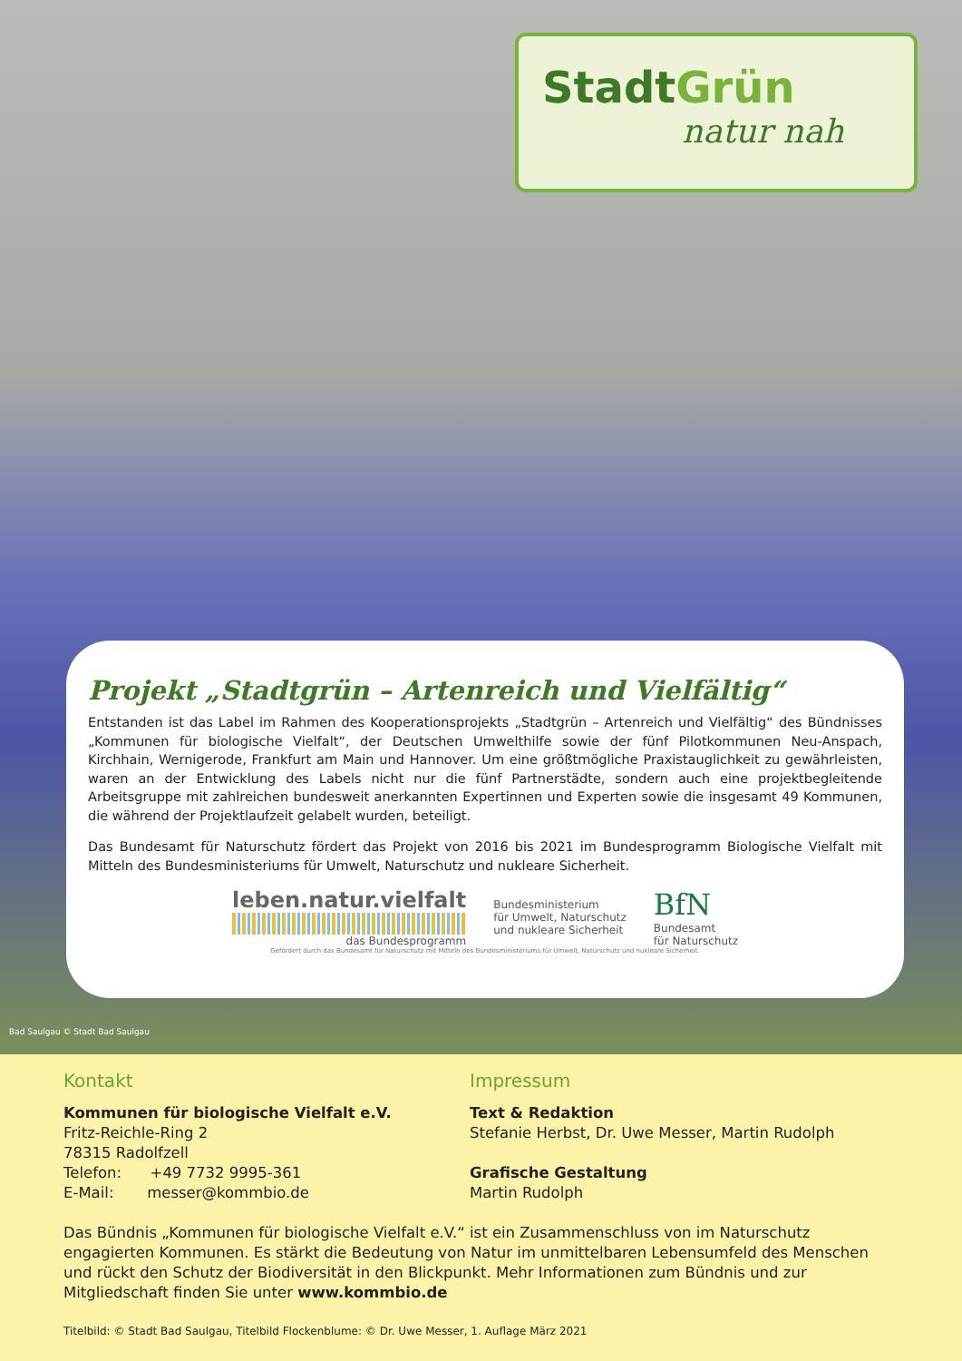StadtGrün
natur nah
Projekt „Stadtgrün – Artenreich und Vielfältig“
Entstanden ist das Label im Rahmen des Kooperationsprojekts „Stadtgrün – Artenreich und Vielfältig“ des Bündnisses „Kommunen für biologische Vielfalt“, der Deutschen Umwelthilfe sowie der fünf Pilotkommunen Neu-Anspach, Kirchhain, Wernigerode, Frankfurt am Main und Hannover. Um eine größtmögliche Praxistauglichkeit zu gewährleisten, waren an der Entwicklung des Labels nicht nur die fünf Partnerstädte, sondern auch eine projektbegleitende Arbeitsgruppe mit zahlreichen bundesweit anerkannten Expertinnen und Experten sowie die insgesamt 49 Kommunen, die während der Projektlaufzeit gelabelt wurden, beteiligt.
Das Bundesamt für Naturschutz fördert das Projekt von 2016 bis 2021 im Bundesprogramm Biologische Vielfalt mit Mitteln des Bundesministeriums für Umwelt, Naturschutz und nukleare Sicherheit.
leben.natur.vielfalt
das Bundesprogramm
Bundesministerium
für Umwelt, Naturschutz
und nukleare Sicherheit
BfN
Bundesamt
für Naturschutz
Gefördert durch das Bundesamt für Naturschutz mit Mitteln des Bundesministeriums für Umwelt, Naturschutz und nukleare Sicherheit.
Bad Saulgau © Stadt Bad Saulgau
Kontakt
Kommunen für biologische Vielfalt e.V.
Fritz-Reichle-Ring 2
78315 Radolfzell
Telefon: +49 7732 9995-361
E-Mail: messer@kommbio.de
Impressum
Text & Redaktion
Stefanie Herbst, Dr. Uwe Messer, Martin Rudolph
Grafische Gestaltung
Martin Rudolph
Das Bündnis „Kommunen für biologische Vielfalt e.V.“ ist ein Zusammenschluss von im Naturschutz engagierten Kommunen. Es stärkt die Bedeutung von Natur im unmittelbaren Lebensumfeld des Menschen und rückt den Schutz der Biodiversität in den Blickpunkt. Mehr Informationen zum Bündnis und zur Mitgliedschaft finden Sie unter www.kommbio.de
Titelbild: © Stadt Bad Saulgau, Titelbild Flockenblume: © Dr. Uwe Messer, 1. Auflage März 2021